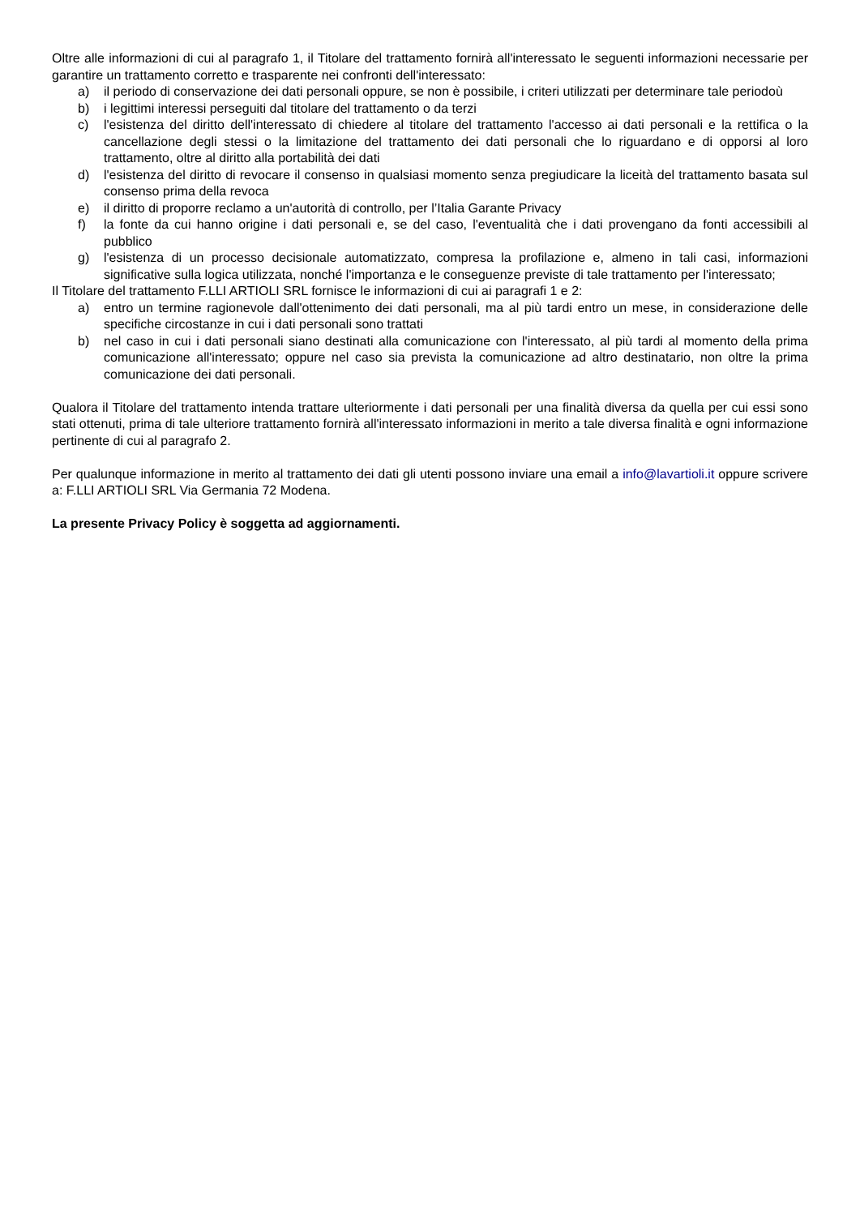Oltre alle informazioni di cui al paragrafo 1, il Titolare del trattamento fornirà all'interessato le seguenti informazioni necessarie per garantire un trattamento corretto e trasparente nei confronti dell'interessato:
a) il periodo di conservazione dei dati personali oppure, se non è possibile, i criteri utilizzati per determinare tale periodoù
b) i legittimi interessi perseguiti dal titolare del trattamento o da terzi
c) l'esistenza del diritto dell'interessato di chiedere al titolare del trattamento l'accesso ai dati personali e la rettifica o la cancellazione degli stessi o la limitazione del trattamento dei dati personali che lo riguardano e di opporsi al loro trattamento, oltre al diritto alla portabilità dei dati
d) l'esistenza del diritto di revocare il consenso in qualsiasi momento senza pregiudicare la liceità del trattamento basata sul consenso prima della revoca
e) il diritto di proporre reclamo a un'autorità di controllo, per l’Italia Garante Privacy
f) la fonte da cui hanno origine i dati personali e, se del caso, l'eventualità che i dati provengano da fonti accessibili al pubblico
g) l'esistenza di un processo decisionale automatizzato, compresa la profilazione e, almeno in tali casi, informazioni significative sulla logica utilizzata, nonché l'importanza e le conseguenze previste di tale trattamento per l'interessato;
Il Titolare del trattamento F.LLI ARTIOLI SRL fornisce le informazioni di cui ai paragrafi 1 e 2:
a) entro un termine ragionevole dall'ottenimento dei dati personali, ma al più tardi entro un mese, in considerazione delle specifiche circostanze in cui i dati personali sono trattati
b) nel caso in cui i dati personali siano destinati alla comunicazione con l'interessato, al più tardi al momento della prima comunicazione all'interessato; oppure nel caso sia prevista la comunicazione ad altro destinatario, non oltre la prima comunicazione dei dati personali.
Qualora il Titolare del trattamento intenda trattare ulteriormente i dati personali per una finalità diversa da quella per cui essi sono stati ottenuti, prima di tale ulteriore trattamento fornirà all'interessato informazioni in merito a tale diversa finalità e ogni informazione pertinente di cui al paragrafo 2.
Per qualunque informazione in merito al trattamento dei dati gli utenti possono inviare una email a info@lavartioli.it oppure scrivere a: F.LLI ARTIOLI SRL Via Germania 72 Modena.
La presente Privacy Policy è soggetta ad aggiornamenti.